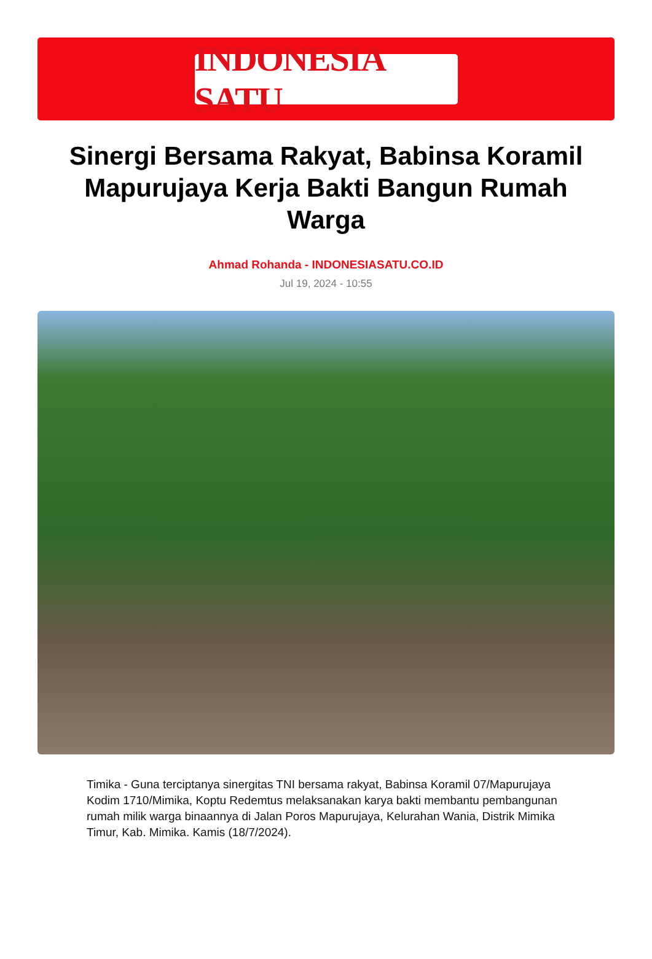INDONESIA SATU
Sinergi Bersama Rakyat, Babinsa Koramil Mapurujaya Kerja Bakti Bangun Rumah Warga
Ahmad Rohanda - INDONESIASATU.CO.ID
Jul 19, 2024 - 10:55
Timika - Guna terciptanya sinergitas TNI bersama rakyat, Babinsa Koramil 07/Mapurujaya Kodim 1710/Mimika, Koptu Redemtus melaksanakan karya bakti membantu pembangunan rumah milik warga binaannya di Jalan Poros Mapurujaya, Kelurahan Wania, Distrik Mimika Timur, Kab. Mimika. Kamis (18/7/2024).